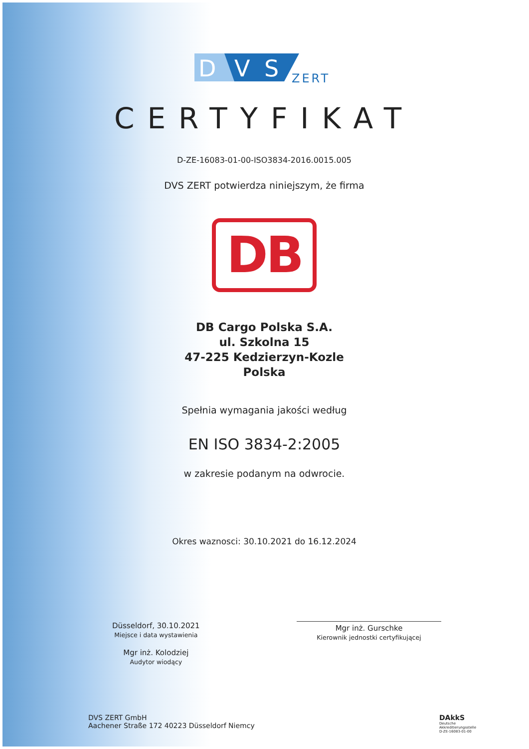D
V
S
ZERT
CERTYFIKAT
D-ZE-16083-01-00-ISO3834-2016.0015.005
DVS ZERT potwierdza niniejszym, że firma
DB
DB Cargo Polska S.A.
ul. Szkolna 15
47-225 Kedzierzyn-Kozle
Polska
Spełnia wymagania jakości według
EN ISO 3834-2:2005
w zakresie podanym na odwrocie.
Okres waznosci: 30.10.2021 do 16.12.2024
Düsseldorf, 30.10.2021
Miejsce i data wystawienia
Mgr inż. Kolodziej
Audytor wiodący
Mgr inż. Gurschke
Kierownik jednostki certyfikującej
DVS ZERT GmbH
Aachener Straße 172 40223 Düsseldorf Niemcy
DAkkS
Deutsche
Akkreditierungsstelle
D-ZE-16083-01-00